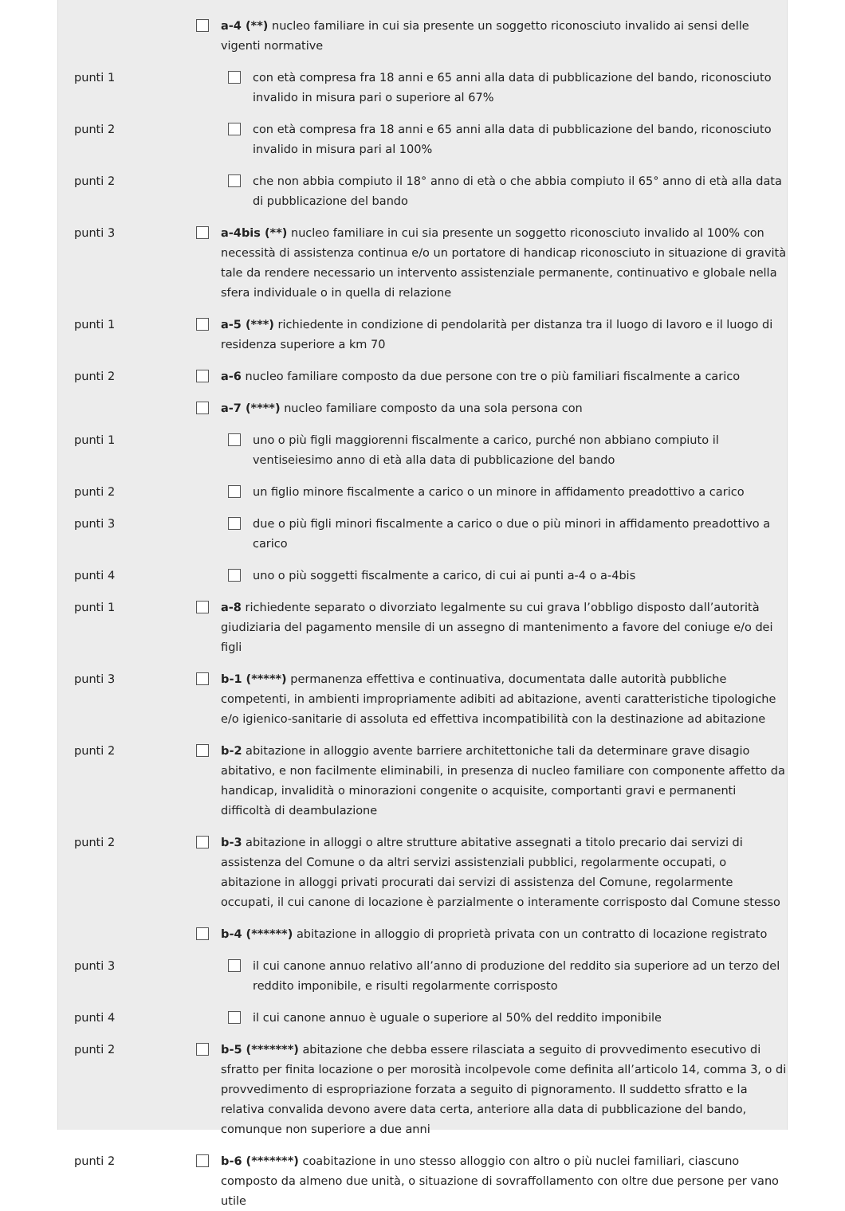a-4 (**) nucleo familiare in cui sia presente un soggetto riconosciuto invalido ai sensi delle vigenti normative
punti 1 con età compresa fra 18 anni e 65 anni alla data di pubblicazione del bando, riconosciuto invalido in misura pari o superiore al 67%
punti 2 con età compresa fra 18 anni e 65 anni alla data di pubblicazione del bando, riconosciuto invalido in misura pari al 100%
punti 2 che non abbia compiuto il 18° anno di età o che abbia compiuto il 65° anno di età alla data di pubblicazione del bando
punti 3 a-4bis (**) nucleo familiare in cui sia presente un soggetto riconosciuto invalido al 100% con necessità di assistenza continua e/o un portatore di handicap riconosciuto in situazione di gravità tale da rendere necessario un intervento assistenziale permanente, continuativo e globale nella sfera individuale o in quella di relazione
punti 1 a-5 (***) richiedente in condizione di pendolarità per distanza tra il luogo di lavoro e il luogo di residenza superiore a km 70
punti 2 a-6 nucleo familiare composto da due persone con tre o più familiari fiscalmente a carico
a-7 (****) nucleo familiare composto da una sola persona con
punti 1 uno o più figli maggiorenni fiscalmente a carico, purché non abbiano compiuto il ventiseiesimo anno di età alla data di pubblicazione del bando
punti 2 un figlio minore fiscalmente a carico o un minore in affidamento preadottivo a carico
punti 3 due o più figli minori fiscalmente a carico o due o più minori in affidamento preadottivo a carico
punti 4 uno o più soggetti fiscalmente a carico, di cui ai punti a-4 o a-4bis
punti 1 a-8 richiedente separato o divorziato legalmente su cui grava l’obbligo disposto dall’autorità giudiziaria del pagamento mensile di un assegno di mantenimento a favore del coniuge e/o dei figli
punti 3 b-1 (*****) permanenza effettiva e continuativa, documentata dalle autorità pubbliche competenti, in ambienti impropriamente adibiti ad abitazione, aventi caratteristiche tipologiche e/o igienico-sanitarie di assoluta ed effettiva incompatibilità con la destinazione ad abitazione
punti 2 b-2 abitazione in alloggio avente barriere architettoniche tali da determinare grave disagio abitativo, e non facilmente eliminabili, in presenza di nucleo familiare con componente affetto da handicap, invalidità o minorazioni congenite o acquisite, comportanti gravi e permanenti difficoltà di deambulazione
punti 2 b-3 abitazione in alloggi o altre strutture abitative assegnati a titolo precario dai servizi di assistenza del Comune o da altri servizi assistenziali pubblici, regolarmente occupati, o abitazione in alloggi privati procurati dai servizi di assistenza del Comune, regolarmente occupati, il cui canone di locazione è parzialmente o interamente corrisposto dal Comune stesso
b-4 (******) abitazione in alloggio di proprietà privata con un contratto di locazione registrato
punti 3 il cui canone annuo relativo all’anno di produzione del reddito sia superiore ad un terzo del reddito imponibile, e risulti regolarmente corrisposto
punti 4 il cui canone annuo è uguale o superiore al 50% del reddito imponibile
punti 2 b-5 (*******) abitazione che debba essere rilasciata a seguito di provvedimento esecutivo di sfratto per finita locazione o per morosità incolpevole come definita all’articolo 14, comma 3, o di provvedimento di espropriazione forzata a seguito di pignoramento. Il suddetto sfratto e la relativa convalida devono avere data certa, anteriore alla data di pubblicazione del bando, comunque non superiore a due anni
punti 2 b-6 (*******) coabitazione in uno stesso alloggio con altro o più nuclei familiari, ciascuno composto da almeno due unità, o situazione di sovraffollamento con oltre due persone per vano utile